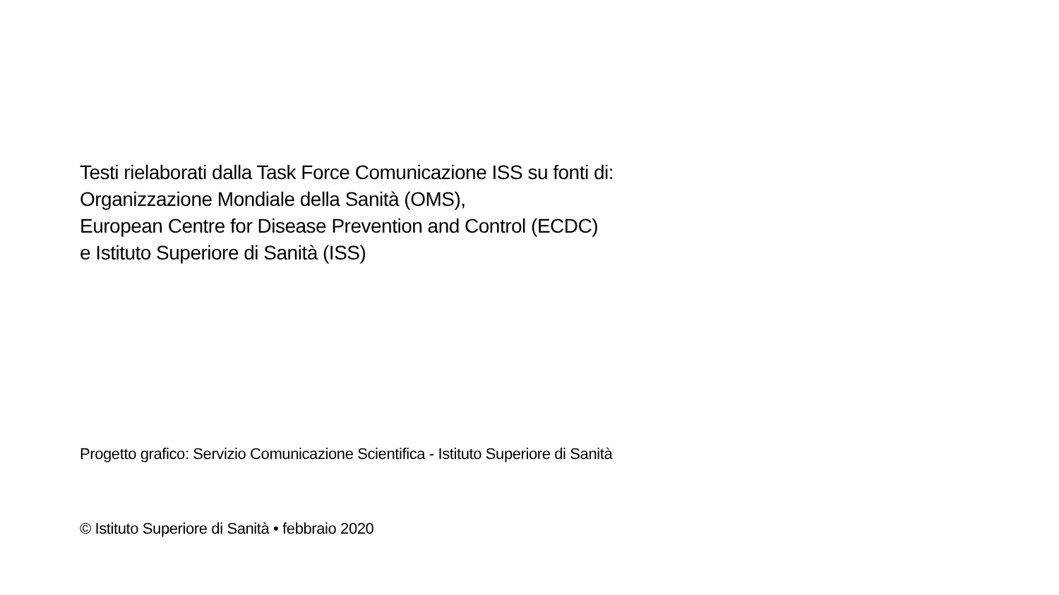Testi rielaborati dalla Task Force Comunicazione ISS su fonti di:
Organizzazione Mondiale della Sanità (OMS),
European Centre for Disease Prevention and Control (ECDC)
e Istituto Superiore di Sanità (ISS)
Progetto grafico: Servizio Comunicazione Scientifica - Istituto Superiore di Sanità
© Istituto Superiore di Sanità • febbraio 2020